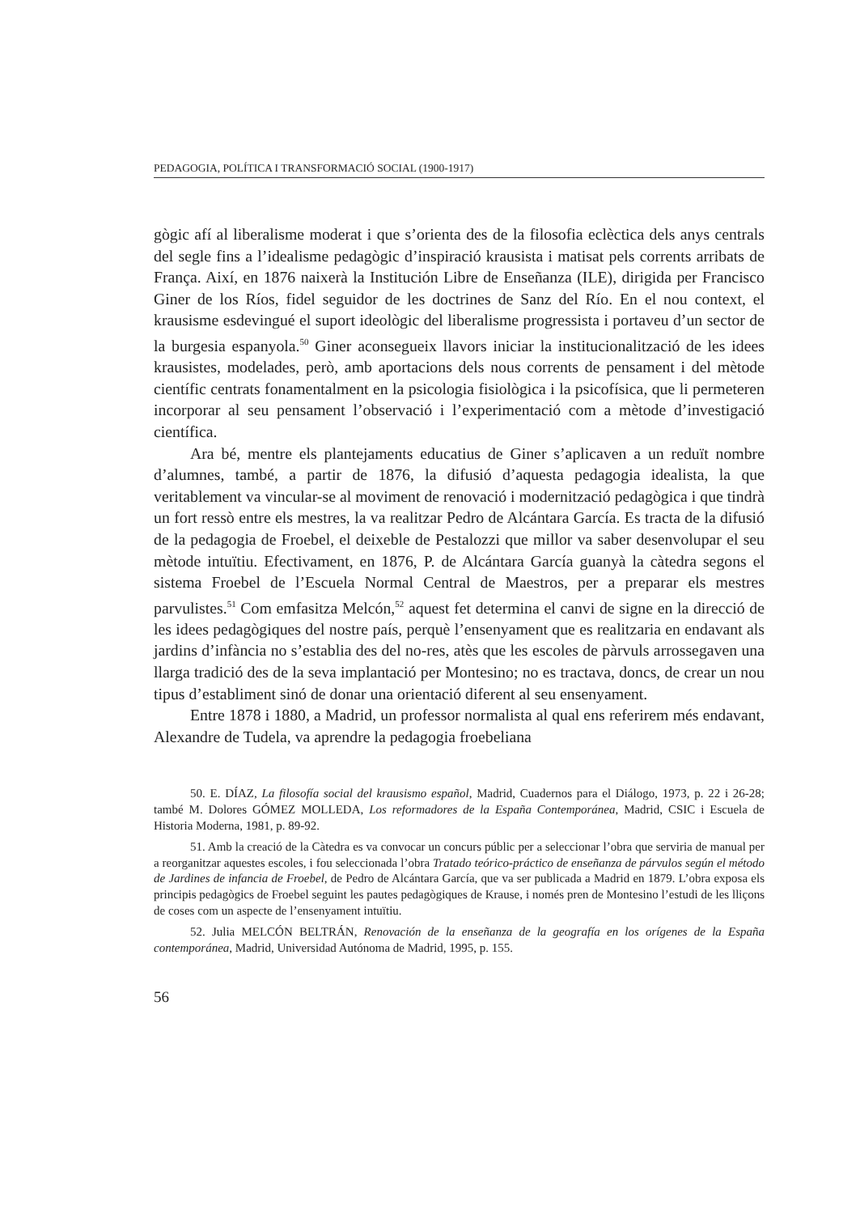PEDAGOGIA, POLÍTICA I TRANSFORMACIÓ SOCIAL (1900-1917)
gògic afí al liberalisme moderat i que s’orienta des de la filosofia eclèctica dels anys centrals del segle fins a l’idealisme pedagògic d’inspiració krausista i matisat pels corrents arribats de França. Així, en 1876 naixerà la Institución Libre de Enseñanza (ILE), dirigida per Francisco Giner de los Ríos, fidel seguidor de les doctrines de Sanz del Río. En el nou context, el krausisme esdevingué el suport ideològic del liberalisme progressista i portaveu d’un sector de la burgesia espanyola.<sup>50</sup> Giner aconsegueix llavors iniciar la institucionalització de les idees krausistes, modelades, però, amb aportacions dels nous corrents de pensament i del mètode científic centrats fonamentalment en la psicologia fisiològica i la psicofísica, que li permeteren incorporar al seu pensament l’observació i l’experimentació com a mètode d’investigació científica.
Ara bé, mentre els plantejaments educatius de Giner s’aplicaven a un reduït nombre d’alumnes, també, a partir de 1876, la difusió d’aquesta pedagogia idealista, la que veritablement va vincular-se al moviment de renovació i modernització pedagògica i que tindrà un fort ressò entre els mestres, la va realitzar Pedro de Alcántara García. Es tracta de la difusió de la pedagogia de Froebel, el deixeble de Pestalozzi que millor va saber desenvolupar el seu mètode intuïtiu. Efectivament, en 1876, P. de Alcántara García guanyà la càtedra segons el sistema Froebel de l’Escuela Normal Central de Maestros, per a preparar els mestres parvulistes.<sup>51</sup> Com emfasitza Melcón,<sup>52</sup> aquest fet determina el canvi de signe en la direcció de les idees pedagògiques del nostre país, perquè l’ensenyament que es realitzaria en endavant als jardins d’infància no s’establia des del no-res, atès que les escoles de pàrvuls arrossegaven una llarga tradició des de la seva implantació per Montesino; no es tractava, doncs, de crear un nou tipus d’establiment sinó de donar una orientació diferent al seu ensenyament.
Entre 1878 i 1880, a Madrid, un professor normalista al qual ens referirem més endavant, Alexandre de Tudela, va aprendre la pedagogia froebeliana
50. E. DÍAZ, La filosofía social del krausismo español, Madrid, Cuadernos para el Diálogo, 1973, p. 22 i 26-28; també M. Dolores GÓMEZ MOLLEDA, Los reformadores de la España Contemporánea, Madrid, CSIC i Escuela de Historia Moderna, 1981, p. 89-92.
51. Amb la creació de la Càtedra es va convocar un concurs públic per a seleccionar l’obra que serviria de manual per a reorganitzar aquestes escoles, i fou seleccionada l’obra Tratado teórico-práctico de enseñanza de párvulos según el método de Jardines de infancia de Froebel, de Pedro de Alcántara García, que va ser publicada a Madrid en 1879. L’obra exposa els principis pedagògics de Froebel seguint les pautes pedagògiques de Krause, i només pren de Montesino l’estudi de les lliçons de coses com un aspecte de l’ensenyament intuïtiu.
52. Julia MELCÓN BELTRÁN, Renovación de la enseñanza de la geografía en los orígenes de la España contemporánea, Madrid, Universidad Autónoma de Madrid, 1995, p. 155.
56